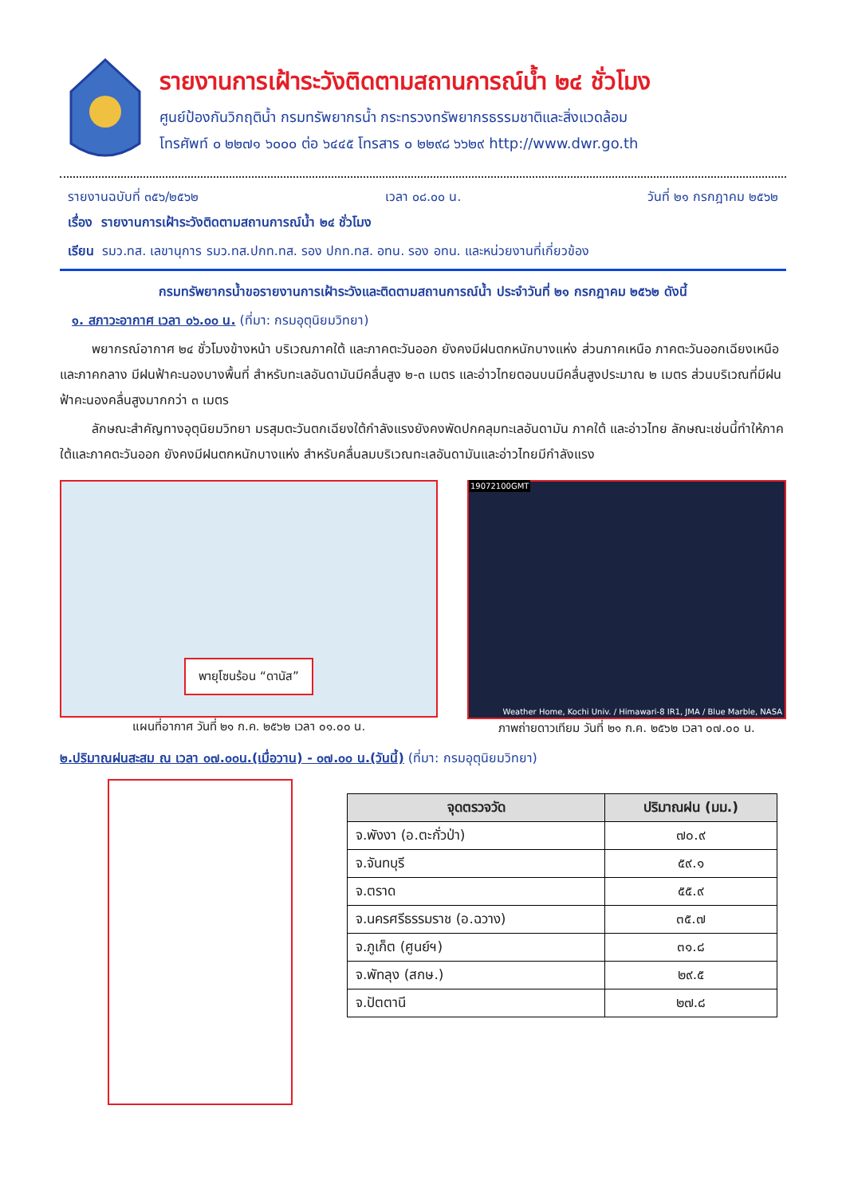รายงานการเฝ้าระวังติดตามสถานการณ์น้ำ ๒๔ ชั่วโมง
ศูนย์ป้องกันวิกฤติน้ำ กรมทรัพยากรน้ำ กระทรวงทรัพยากรธรรมชาติและสิ่งแวดล้อม
โทรศัพท์ ๐ ๒๒๗๑ ๖๐๐๐ ต่อ ๖๔๔๕ โทรสาร ๐ ๒๒๙๘ ๖๖๒๙ http://www.dwr.go.th
รายงานฉบับที่ ๓๕๖/๒๕๖๒ เวลา ๐๘.๐๐ น. วันที่ ๒๑ กรกฎาคม ๒๕๖๒
เรื่อง รายงานการเฝ้าระวังติดตามสถานการณ์น้ำ ๒๔ ชั่วโมง
เรียน รมว.ทส. เลขานุการ รมว.ทส.ปกท.ทส. รอง ปกท.ทส. อทน. รอง อทน. และหน่วยงานที่เกี่ยวข้อง
กรมทรัพยากรน้ำขอรายงานการเฝ้าระวังและติดตามสถานการณ์น้ำ ประจำวันที่ ๒๑ กรกฎาคม ๒๕๖๒ ดังนี้
๑. สภาวะอากาศ เวลา ๐๖.๐๐ น. (ที่มา: กรมอุตุนิยมวิทยา)
พยากรณ์อากาศ ๒๔ ชั่วโมงข้างหน้า บริเวณภาคใต้ และภาคตะวันออก ยังคงมีฝนตกหนักบางแห่ง ส่วนภาคเหนือ ภาคตะวันออกเฉียงเหนือ และภาคกลาง มีฝนฟ้าคะนองบางพื้นที่ สำหรับทะเลอันดามันมีคลื่นสูง ๒-๓ เมตร และอ่าวไทยตอนบนมีคลื่นสูงประมาณ ๒ เมตร ส่วนบริเวณที่มีฝนฟ้าคะนองคลื่นสูงมากกว่า ๓ เมตร
ลักษณะสำคัญทางอุตุนิยมวิทยา มรสุมตะวันตกเฉียงใต้กำลังแรงยังคงพัดปกคลุมทะเลอันดามัน ภาคใต้ และอ่าวไทย ลักษณะเช่นนี้ทำให้ภาคใต้และภาคตะวันออก ยังคงมีฝนตกหนักบางแห่ง สำหรับคลื่นลมบริเวณทะเลอันดามันและอ่าวไทยมีกำลังแรง
พายุโซนร้อน “ดานัส”
แผนที่อากาศ วันที่ ๒๑ ก.ค. ๒๕๖๒ เวลา ๐๑.๐๐ น.
19072100GMT
Weather Home, Kochi Univ. / Himawari-8 IR1, JMA / Blue Marble, NASA
ภาพถ่ายดาวเทียม วันที่ ๒๑ ก.ค. ๒๕๖๒ เวลา ๐๗.๐๐ น.
๒.ปริมาณฝนสะสม ณ เวลา ๐๗.๐๐น.(เมื่อวาน) - ๐๗.๐๐ น.(วันนี้) (ที่มา: กรมอุตุนิยมวิทยา)
| จุดตรวจวัด | ปริมาณฝน (มม.) |
| --- | --- |
| จ.พังงา (อ.ตะกั่วป่า) | ๗๐.๙ |
| จ.จันทบุรี | ๕๙.๑ |
| จ.ตราด | ๕๕.๙ |
| จ.นครศรีธรรมราช (อ.ฉวาง) | ๓๕.๗ |
| จ.ภูเก็ต (ศูนย์ฯ) | ๓๑.๘ |
| จ.พัทลุง (สกษ.) | ๒๙.๕ |
| จ.ปัตตานี | ๒๗.๘ |